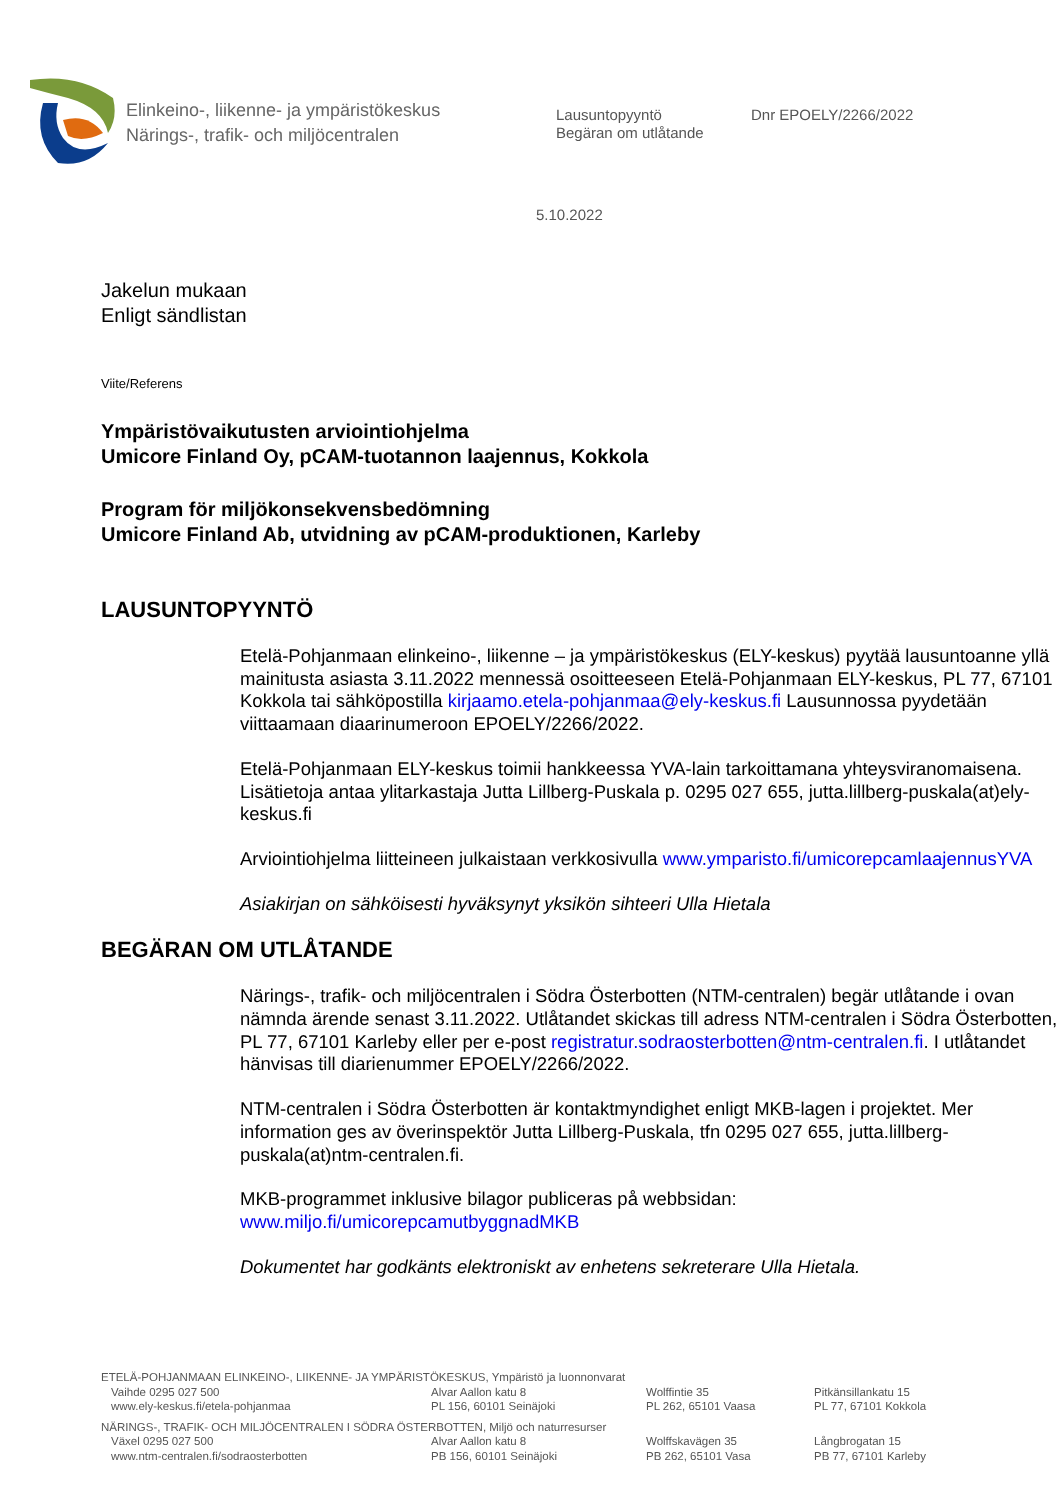Elinkeino-, liikenne- ja ympäristökeskus
Närings-, trafik- och miljöcentralen
Lausuntopyyntö
Begäran om utlåtande
Dnr EPOELY/2266/2022
5.10.2022
Jakelun mukaan
Enligt sändlistan
Viite/Referens
Ympäristövaikutusten arviointiohjelma
Umicore Finland Oy, pCAM-tuotannon laajennus, Kokkola
Program för miljökonsekvensbedömning
Umicore Finland Ab, utvidning av pCAM-produktionen, Karleby
LAUSUNTOPYYNTÖ
Etelä-Pohjanmaan elinkeino-, liikenne – ja ympäristökeskus (ELY-keskus) pyytää lausuntoanne yllä mainitusta asiasta 3.11.2022 mennessä osoitteeseen Etelä-Pohjanmaan ELY-keskus, PL 77, 67101 Kokkola tai sähköpostilla kirjaamo.etela-pohjanmaa@ely-keskus.fi Lausunnossa pyydetään viittaamaan diaarinumeroon EPOELY/2266/2022.
Etelä-Pohjanmaan ELY-keskus toimii hankkeessa YVA-lain tarkoittamana yhteysviranomaisena. Lisätietoja antaa ylitarkastaja Jutta Lillberg-Puskala p. 0295 027 655, jutta.lillberg-puskala(at)ely-keskus.fi
Arviointiohjelma liitteineen julkaistaan verkkosivulla www.ymparisto.fi/umicorepcamlaajennusYVA
Asiakirjan on sähköisesti hyväksynyt yksikön sihteeri Ulla Hietala
BEGÄRAN OM UTLÅTANDE
Närings-, trafik- och miljöcentralen i Södra Österbotten (NTM-centralen) begär utlåtande i ovan nämnda ärende senast 3.11.2022. Utlåtandet skickas till adress NTM-centralen i Södra Österbotten, PL 77, 67101 Karleby eller per e-post registratur.sodraosterbotten@ntm-centralen.fi. I utlåtandet hänvisas till diarienummer EPOELY/2266/2022.
NTM-centralen i Södra Österbotten är kontaktmyndighet enligt MKB-lagen i projektet. Mer information ges av överinspektör Jutta Lillberg-Puskala, tfn 0295 027 655, jutta.lillberg-puskala(at)ntm-centralen.fi.
MKB-programmet inklusive bilagor publiceras på webbsidan: www.miljo.fi/umicorepcamutbyggnadMKB
Dokumentet har godkänts elektroniskt av enhetens sekreterare Ulla Hietala.
ETELÄ-POHJANMAAN ELINKEINO-, LIIKENNE- JA YMPÄRISTÖKESKUS, Ympäristö ja luonnonvarat
Vaihde 0295 027 500
www.ely-keskus.fi/etela-pohjanmaa
Alvar Aallon katu 8
PL 156, 60101 Seinäjoki
Wolffintie 35
PL 262, 65101 Vaasa
Pitkänsillankatu 15
PL 77, 67101 Kokkola
NÄRINGS-, TRAFIK- OCH MILJÖCENTRALEN I SÖDRA ÖSTERBOTTEN, Miljö och naturresurser
Växel 0295 027 500
www.ntm-centralen.fi/sodraosterbotten
Alvar Aallon katu 8
PB 156, 60101 Seinäjoki
Wolffskavägen 35
PB 262, 65101 Vasa
Långbrogatan 15
PB 77, 67101 Karleby